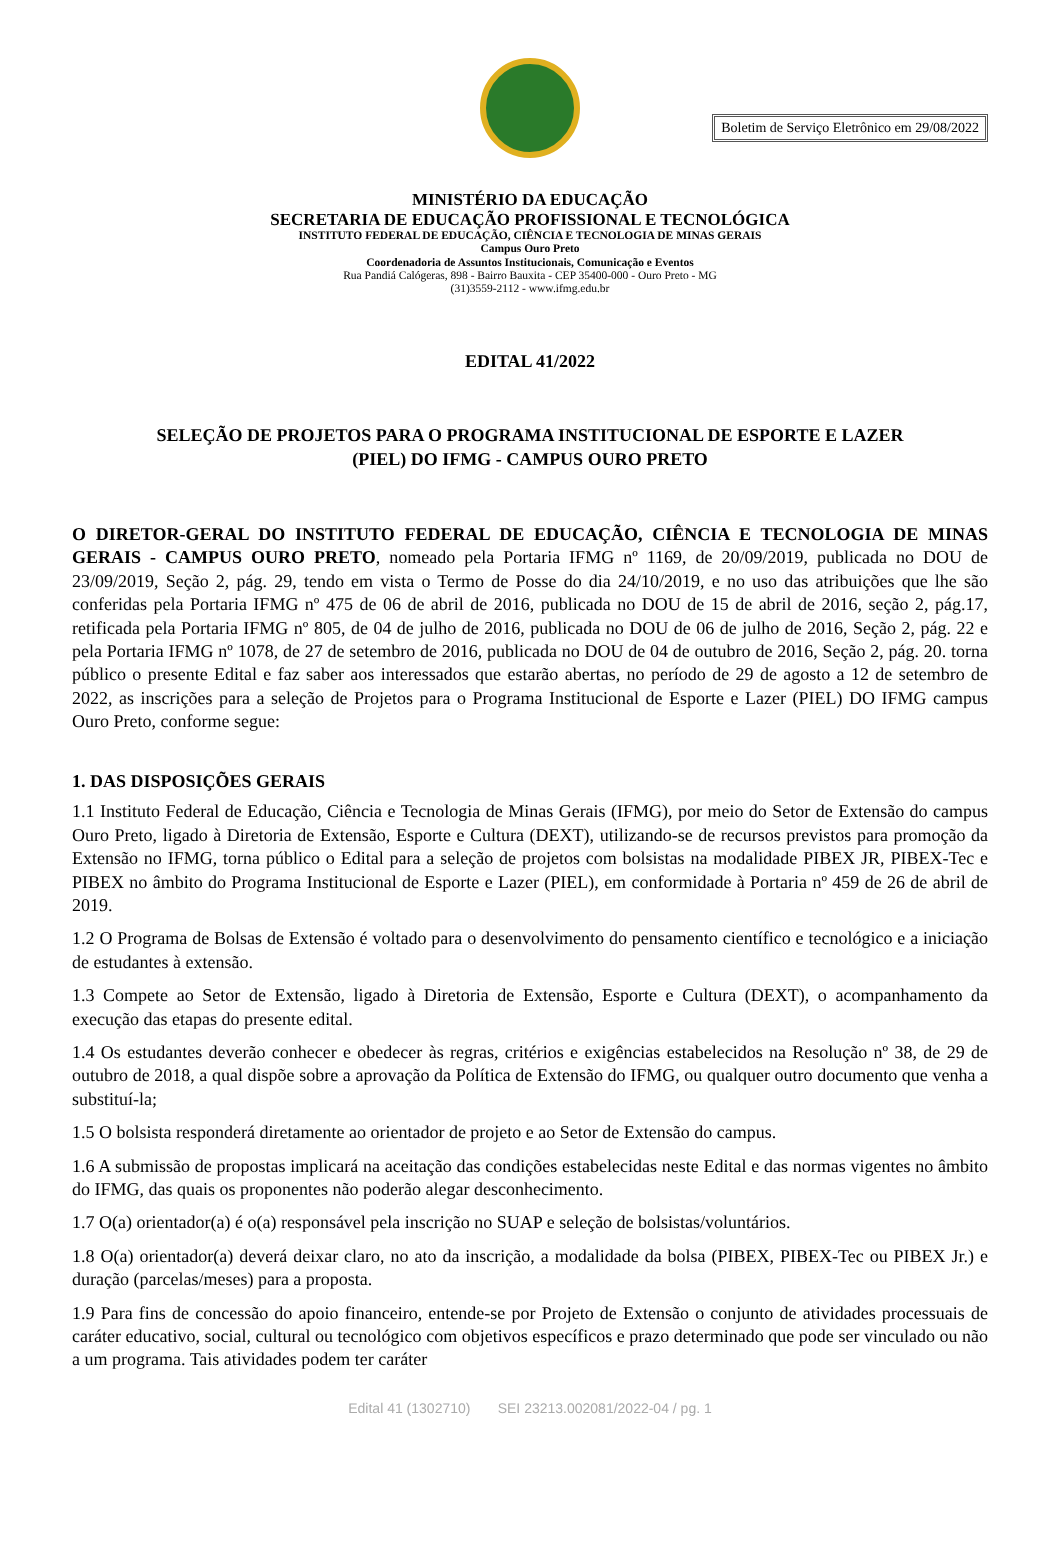Boletim de Serviço Eletrônico em 29/08/2022
MINISTÉRIO DA EDUCAÇÃO
SECRETARIA DE EDUCAÇÃO PROFISSIONAL E TECNOLÓGICA
INSTITUTO FEDERAL DE EDUCAÇÃO, CIÊNCIA E TECNOLOGIA DE MINAS GERAIS
Campus Ouro Preto
Coordenadoria de Assuntos Institucionais, Comunicação e Eventos
Rua Pandiá Calógeras, 898 - Bairro Bauxita - CEP 35400-000 - Ouro Preto - MG
(31)3559-2112 - www.ifmg.edu.br
EDITAL 41/2022
SELEÇÃO DE PROJETOS PARA O PROGRAMA INSTITUCIONAL DE ESPORTE E LAZER
(PIEL) DO IFMG - CAMPUS OURO PRETO
O DIRETOR-GERAL DO INSTITUTO FEDERAL DE EDUCAÇÃO, CIÊNCIA E TECNOLOGIA DE MINAS GERAIS - CAMPUS OURO PRETO, nomeado pela Portaria IFMG nº 1169, de 20/09/2019, publicada no DOU de 23/09/2019, Seção 2, pág. 29, tendo em vista o Termo de Posse do dia 24/10/2019, e no uso das atribuições que lhe são conferidas pela Portaria IFMG nº 475 de 06 de abril de 2016, publicada no DOU de 15 de abril de 2016, seção 2, pág.17, retificada pela Portaria IFMG nº 805, de 04 de julho de 2016, publicada no DOU de 06 de julho de 2016, Seção 2, pág. 22 e pela Portaria IFMG nº 1078, de 27 de setembro de 2016, publicada no DOU de 04 de outubro de 2016, Seção 2, pág. 20. torna público o presente Edital e faz saber aos interessados que estarão abertas, no período de 29 de agosto a 12 de setembro de 2022, as inscrições para a seleção de Projetos para o Programa Institucional de Esporte e Lazer (PIEL) DO IFMG campus Ouro Preto, conforme segue:
1. DAS DISPOSIÇÕES GERAIS
1.1 Instituto Federal de Educação, Ciência e Tecnologia de Minas Gerais (IFMG), por meio do Setor de Extensão do campus Ouro Preto, ligado à Diretoria de Extensão, Esporte e Cultura (DEXT), utilizando-se de recursos previstos para promoção da Extensão no IFMG, torna público o Edital para a seleção de projetos com bolsistas na modalidade PIBEX JR, PIBEX-Tec e PIBEX no âmbito do Programa Institucional de Esporte e Lazer (PIEL), em conformidade à Portaria nº 459 de 26 de abril de 2019.
1.2 O Programa de Bolsas de Extensão é voltado para o desenvolvimento do pensamento científico e tecnológico e a iniciação de estudantes à extensão.
1.3 Compete ao Setor de Extensão, ligado à Diretoria de Extensão, Esporte e Cultura (DEXT), o acompanhamento da execução das etapas do presente edital.
1.4 Os estudantes deverão conhecer e obedecer às regras, critérios e exigências estabelecidos na Resolução nº 38, de 29 de outubro de 2018, a qual dispõe sobre a aprovação da Política de Extensão do IFMG, ou qualquer outro documento que venha a substituí-la;
1.5 O bolsista responderá diretamente ao orientador de projeto e ao Setor de Extensão do campus.
1.6 A submissão de propostas implicará na aceitação das condições estabelecidas neste Edital e das normas vigentes no âmbito do IFMG, das quais os proponentes não poderão alegar desconhecimento.
1.7 O(a) orientador(a) é o(a) responsável pela inscrição no SUAP e seleção de bolsistas/voluntários.
1.8 O(a) orientador(a) deverá deixar claro, no ato da inscrição, a modalidade da bolsa (PIBEX, PIBEX-Tec ou PIBEX Jr.) e duração (parcelas/meses) para a proposta.
1.9 Para fins de concessão do apoio financeiro, entende-se por Projeto de Extensão o conjunto de atividades processuais de caráter educativo, social, cultural ou tecnológico com objetivos específicos e prazo determinado que pode ser vinculado ou não a um programa. Tais atividades podem ter caráter
Edital 41 (1302710) SEI 23213.002081/2022-04 / pg. 1